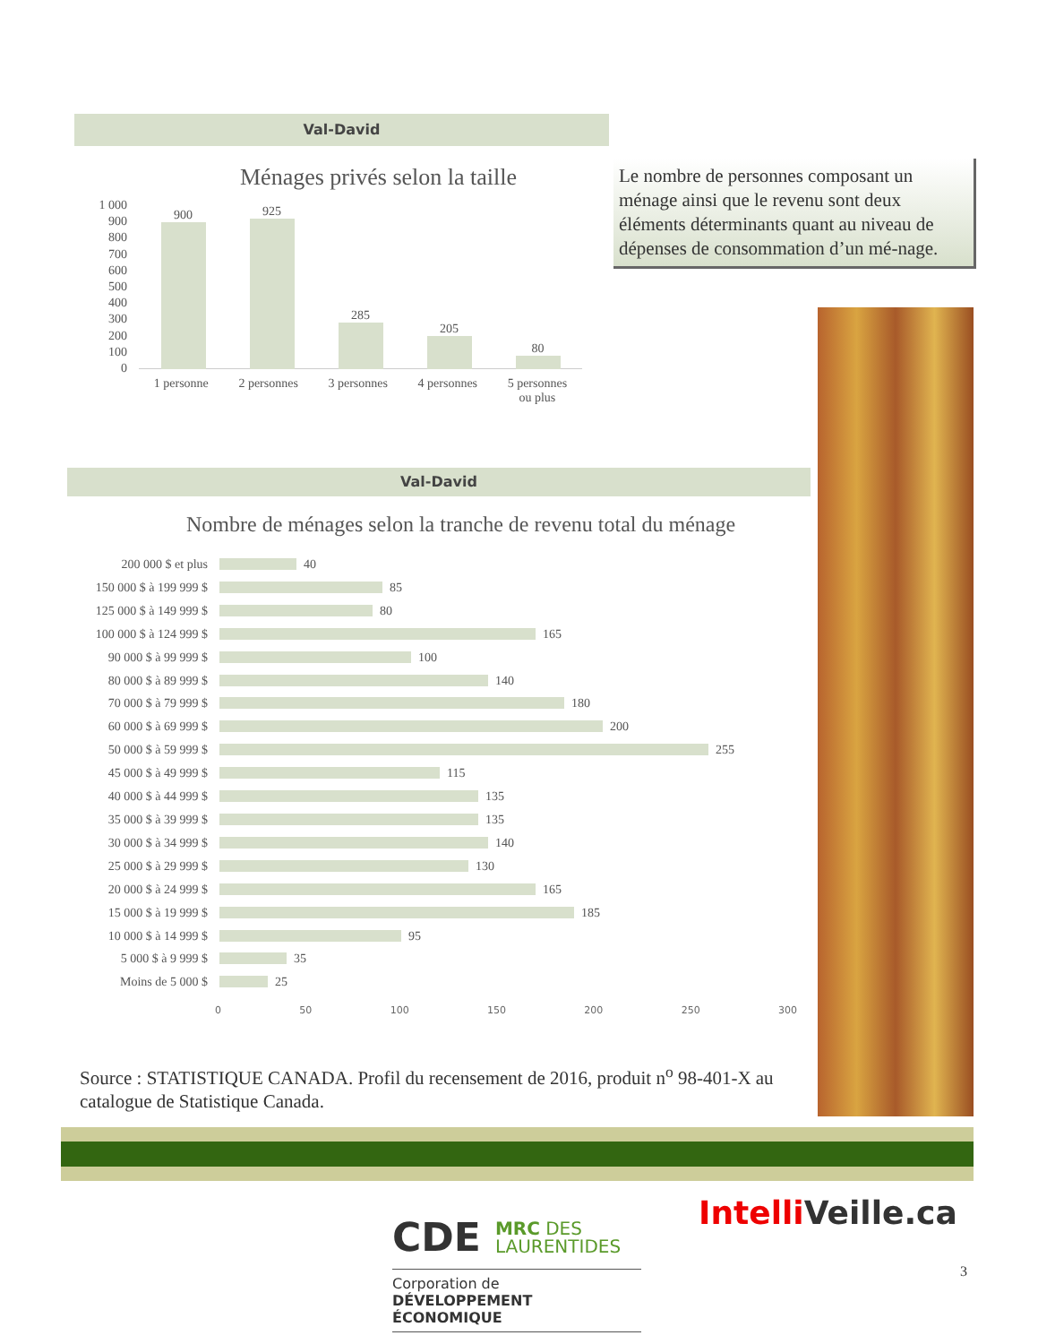Val-David
Le nombre de personnes composant un ménage ainsi que le revenu sont deux éléments déterminants quant au niveau de dépenses de consommation d’un mé-nage.
Ménages privés selon la taille
1 000
900
800
700
600
500
400
300
200
100
0
900
925
285
205
80
1 personne 2 personnes 3 personnes 4 personnes 5 personnes
ou plus
Val-David
Nombre de ménages selon la tranche de revenu total du ménage
200 000 $ et plus 40
150 000 $ à 199 999 $ 85
125 000 $ à 149 999 $ 80
100 000 $ à 124 999 $ 165
90 000 $ à 99 999 $ 100
80 000 $ à 89 999 $ 140
70 000 $ à 79 999 $ 180
60 000 $ à 69 999 $ 200
50 000 $ à 59 999 $ 255
45 000 $ à 49 999 $ 115
40 000 $ à 44 999 $ 135
35 000 $ à 39 999 $ 135
30 000 $ à 34 999 $ 140
25 000 $ à 29 999 $ 130
20 000 $ à 24 999 $ 165
15 000 $ à 19 999 $ 185
10 000 $ à 14 999 $ 95
5 000 $ à 9 999 $ 35
Moins de 5 000 $ 25
0 50 100 150 200 250 300
Source : STATISTIQUE CANADA. Profil du recensement de 2016, produit n<sup>o</sup> 98-401-X au catalogue de Statistique Canada.
CDE MRC DES
LAURENTIDES
Corporation de
DÉVELOPPEMENT ÉCONOMIQUE
Intelli Veille.ca
3